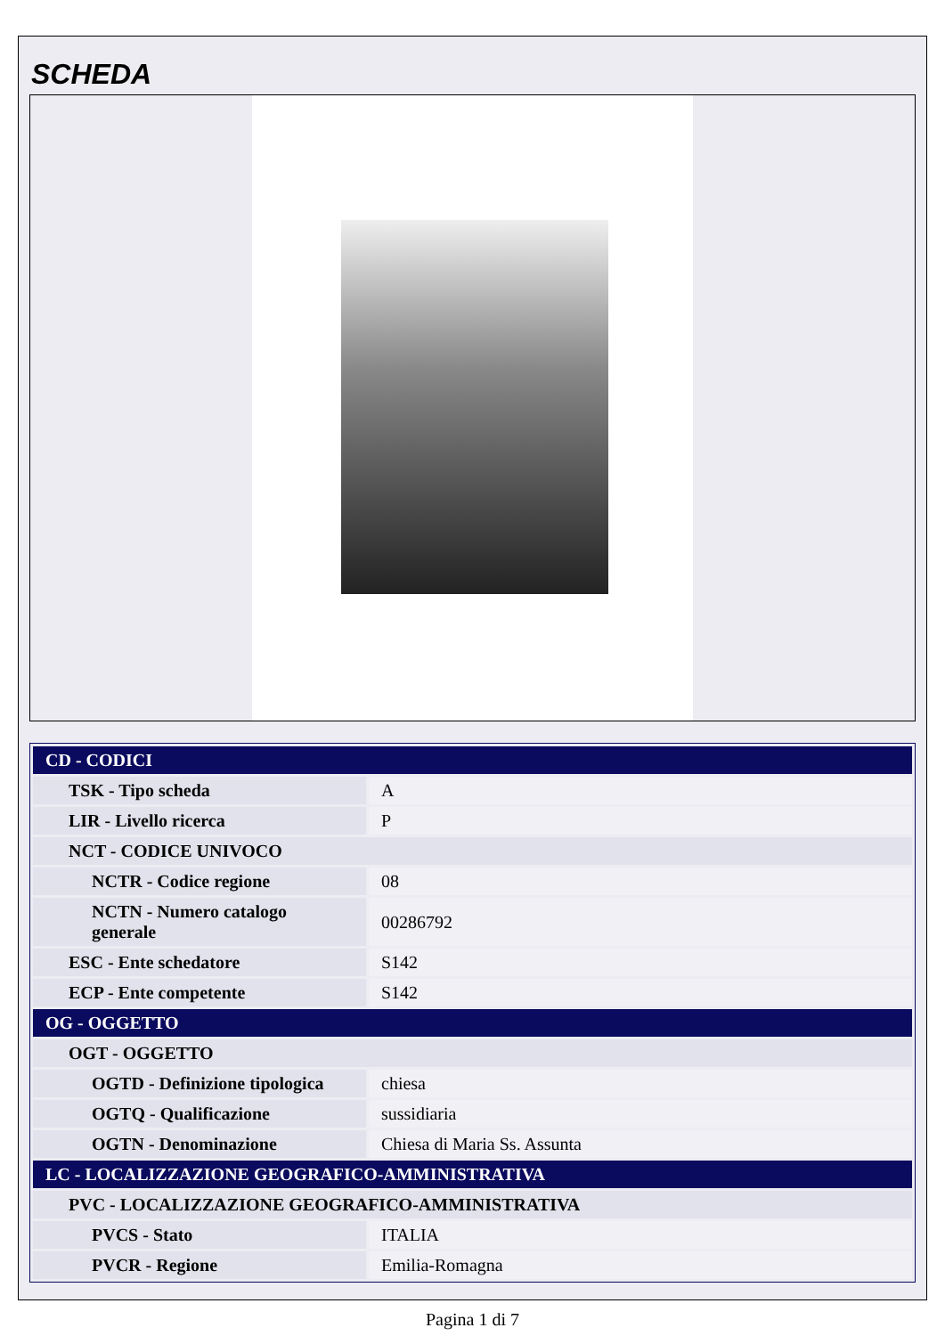SCHEDA
| CD - CODICI | |
| TSK - Tipo scheda | A |
| LIR - Livello ricerca | P |
| NCT - CODICE UNIVOCO | |
| NCTR - Codice regione | 08 |
| NCTN - Numero catalogo generale | 00286792 |
| ESC - Ente schedatore | S142 |
| ECP - Ente competente | S142 |
| OG - OGGETTO | |
| OGT - OGGETTO | |
| OGTD - Definizione tipologica | chiesa |
| OGTQ - Qualificazione | sussidiaria |
| OGTN - Denominazione | Chiesa di Maria Ss. Assunta |
| LC - LOCALIZZAZIONE GEOGRAFICO-AMMINISTRATIVA | |
| PVC - LOCALIZZAZIONE GEOGRAFICO-AMMINISTRATIVA | |
| PVCS - Stato | ITALIA |
| PVCR - Regione | Emilia-Romagna |
Pagina 1 di 7